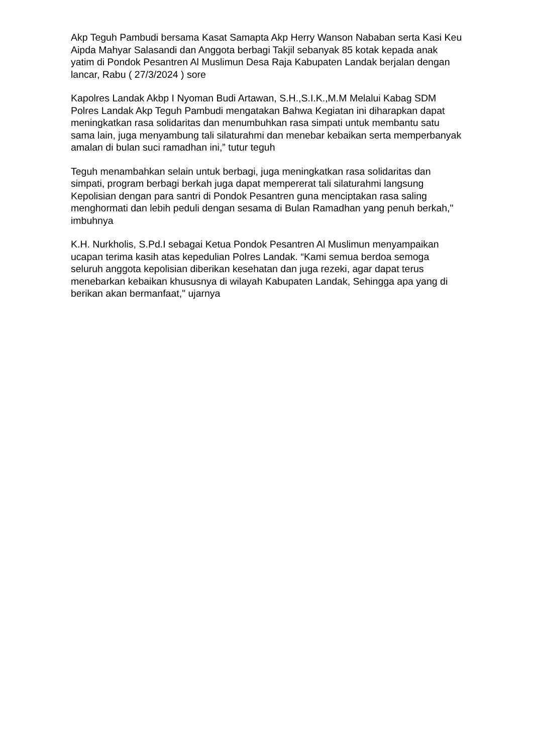Akp Teguh Pambudi bersama Kasat Samapta Akp Herry Wanson Nababan serta Kasi Keu Aipda Mahyar Salasandi dan Anggota berbagi Takjil sebanyak 85 kotak kepada anak yatim di Pondok Pesantren Al Muslimun Desa Raja Kabupaten Landak berjalan dengan lancar, Rabu ( 27/3/2024 ) sore
Kapolres Landak Akbp I Nyoman Budi Artawan, S.H.,S.I.K.,M.M Melalui Kabag SDM Polres Landak Akp Teguh Pambudi mengatakan Bahwa Kegiatan ini diharapkan dapat meningkatkan rasa solidaritas dan menumbuhkan rasa simpati untuk membantu satu sama lain, juga menyambung tali silaturahmi dan menebar kebaikan serta memperbanyak amalan di bulan suci ramadhan ini,” tutur teguh
Teguh menambahkan selain untuk berbagi, juga meningkatkan rasa solidaritas dan simpati, program berbagi berkah juga dapat mempererat tali silaturahmi langsung Kepolisian dengan para santri di Pondok Pesantren guna menciptakan rasa saling menghormati dan lebih peduli dengan sesama di Bulan Ramadhan yang penuh berkah," imbuhnya
K.H. Nurkholis, S.Pd.I sebagai Ketua Pondok Pesantren Al Muslimun menyampaikan ucapan terima kasih atas kepedulian Polres Landak. “Kami semua berdoa semoga seluruh anggota kepolisian diberikan kesehatan dan juga rezeki, agar dapat terus menebarkan kebaikan khususnya di wilayah Kabupaten Landak, Sehingga apa yang di berikan akan bermanfaat," ujarnya